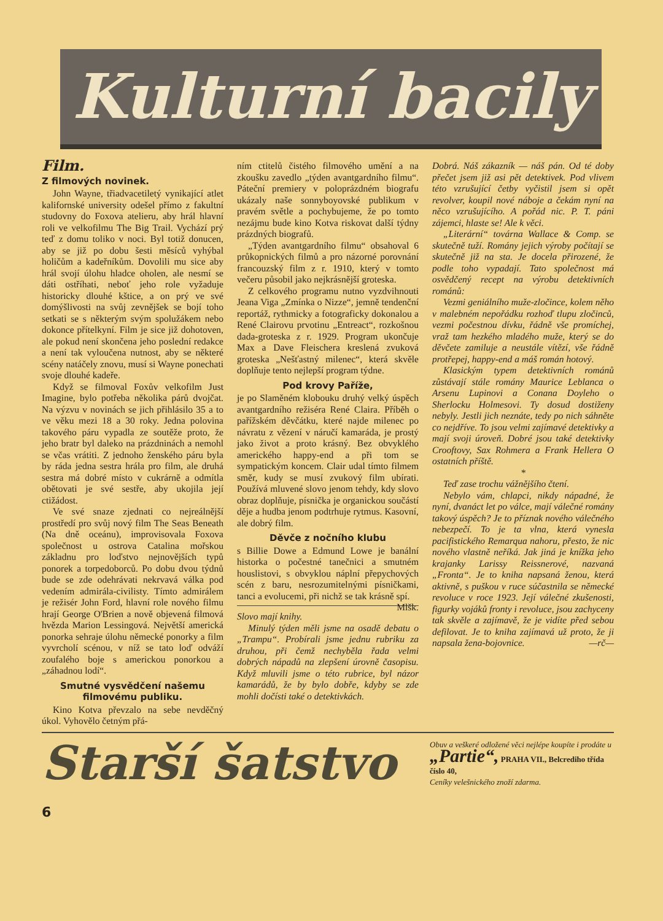Kulturní bacily
Film.
Z filmových novinek.
John Wayne, třiadvacetiletý vynikající atlet kalifornské university odešel přímo z fakultní studovny do Foxova atelieru, aby hrál hlavní roli ve velkofilmu The Big Trail. Vychází prý teď z domu toliko v noci. Byl totiž donucen, aby se již po dobu šesti měsíců vyhýbal holičům a kadeřníkům. Dovolili mu sice aby hrál svojí úlohu hladce oholen, ale nesmí se dáti ostříhati, neboť jeho role vyžaduje historicky dlouhé kštice, a on prý ve své domýšlivosti na svůj zevnějšek se bojí toho setkati se s některým svým spolužákem nebo dokonce přítelkyní. Film je sice již dohotoven, ale pokud není skončena jeho poslední redakce a není tak vyloučena nutnost, aby se některé scény natáčely znovu, musí si Wayne ponechati svoje dlouhé kadeře.
Když se filmoval Foxův velkofilm Just Imagine, bylo potřeba několika párů dvojčat. Na výzvu v novinách se jich přihlásilo 35 a to ve věku mezi 18 a 30 roky. Jedna polovina takového páru vypadla ze soutěže proto, že jeho bratr byl daleko na prázdninách a nemohl se včas vrátiti. Z jednoho ženského páru byla by ráda jedna sestra hrála pro film, ale druhá sestra má dobré místo v cukrárně a odmítla obětovati je své sestře, aby ukojila její ctižádost.
Ve své snaze zjednati co nejreálnější prostředí pro svůj nový film The Seas Beneath (Na dně oceánu), improvisovala Foxova společnost u ostrova Catalina mořskou základnu pro loďstvo nejnovějších typů ponorek a torpedoborců. Po dobu dvou týdnů bude se zde odehrávati nekrvavá válka pod vedením admirála-civilisty. Tímto admirálem je režisér John Ford, hlavní role nového filmu hrají George O'Brien a nově objevená filmová hvězda Marion Lessingová. Největší americká ponorka sehraje úlohu německé ponorky a film vyvrcholí scénou, v níž se tato loď odváží zoufalého boje s americkou ponorkou a „záhadnou lodí“.
Smutné vysvědčení našemu filmovému publiku.
Kino Kotva převzalo na sebe nevděčný úkol. Vyhovělo četným přá-
ním ctitelů čistého filmového umění a na zkoušku zavedlo „týden avantgardního filmu“. Páteční premiery v poloprázdném biografu ukázaly naše sonnyboyovské publikum v pravém světle a pochybujeme, že po tomto nezájmu bude kino Kotva riskovat další týdny prázdných biografů.
„Týden avantgardního filmu“ obsahoval 6 průkopnických filmů a pro názorné porovnání francouzský film z r. 1910, který v tomto večeru působil jako nejkrásnější groteska.
Z celkového programu nutno vyzdvihnouti Jeana Viga „Zmínka o Nizze“, jemně tendenční reportáž, rythmicky a fotograficky dokonalou a René Clairovu prvotinu „Entreact“, rozkošnou dada-groteska z r. 1929. Program ukončuje Max a Dave Fleischera kreslená zvuková groteska „Nešťastný milenec“, která skvěle doplňuje tento nejlepší program týdne.
Pod krovy Paříže,
je po Slaměném klobouku druhý velký úspěch avantgardního režiséra René Claira. Příběh o pařížském děvčátku, které najde milenec po návratu z vězení v náručí kamaráda, je prostý jako život a proto krásný. Bez obvyklého amerického happy-end a při tom se sympatickým koncem. Clair udal tímto filmem směr, kudy se musí zvukový film ubírati. Používá mluvené slovo jenom tehdy, kdy slovo obraz doplňuje, písnička je organickou součástí děje a hudba jenom podtrhuje rytmus. Kasovní, ale dobrý film.
Děvče z nočního klubu
s Billie Dowe a Edmund Lowe je banální historka o počestné tanečnici a smutném houslistovi, s obvyklou náplní přepychových scén z baru, nesrozumitelnými písničkami, tanci a evolucemi, při nichž se tak krásně spí. Mlšk.
Slovo mají knihy.
Minulý týden měli jsme na osadě debatu o „Trampu“. Probírali jsme jednu rubriku za druhou, při čemž nechyběla řada velmi dobrých nápadů na zlepšení úrovně časopisu. Když mluvili jsme o této rubrice, byl názor kamarádů, že by bylo dobře, kdyby se zde mohli dočísti také o detektivkách.
Dobrá. Náš zákazník — náš pán. Od té doby přečet jsem již asi pět detektivek. Pod vlivem této vzrušující četby vyčistil jsem si opět revolver, koupil nové náboje a čekám nyní na něco vzrušujícího. A pořád nic. P. T. páni zájemci, hlaste se! Ale k věci.
„Literární“ továrna Wallace & Comp. se skutečně tuží. Romány jejich výroby počítají se skutečně již na sta. Je docela přirozené, že podle toho vypadají. Tato společnost má osvědčený recept na výrobu detektivních románů:
Vezmi geniálního muže-zločince, kolem něho v malebném nepořádku rozhoď tlupu zločinců, vezmi počestnou dívku, řádně vše promíchej, vraž tam hezkého mladého muže, který se do děvčete zamiluje a neustále vítězí, vše řádně protřepej, happy-end a máš román hotový.
Klasickým typem detektivních románů zůstávají stále romány Maurice Leblanca o Arsenu Lupinovi a Conana Doyleho o Sherlocku Holmesovi. Ty dosud dostiženy nebyly. Jestli jich neznáte, tedy po nich sáhněte co nejdříve. To jsou velmi zajímavé detektivky a mají svoji úroveň. Dobré jsou také detektivky Crooftovy, Sax Rohmera a Frank Hellera O ostatních příště.
*
Teď zase trochu vážnějšího čtení.
Nebylo vám, chlapci, nikdy nápadné, že nyní, dvanáct let po válce, mají válečné romány takový úspěch? Je to příznak nového válečného nebezpečí. To je ta vlna, která vynesla pacifistického Remarqua nahoru, přesto, že nic nového vlastně neříká. Jak jiná je knížka jeho krajanky Larissy Reissnerové, nazvaná „Fronta“. Je to kniha napsaná ženou, která aktivně, s puškou v ruce súčastnila se německé revoluce v roce 1923. Její válečné zkušenosti, figurky vojáků fronty i revoluce, jsou zachyceny tak skvěle a zajímavě, že je vidíte před sebou defilovat. Je to kniha zajímavá už proto, že ji napsala žena-bojovnice. —rč—
Starší šatstvo
Obuv a veškeré odložené věci nejlépe koupíte i prodáte u
„Partie“, PRAHA VII., Belcrediho třída číslo 40,
Ceníky velešnického znoží zdarma.
6